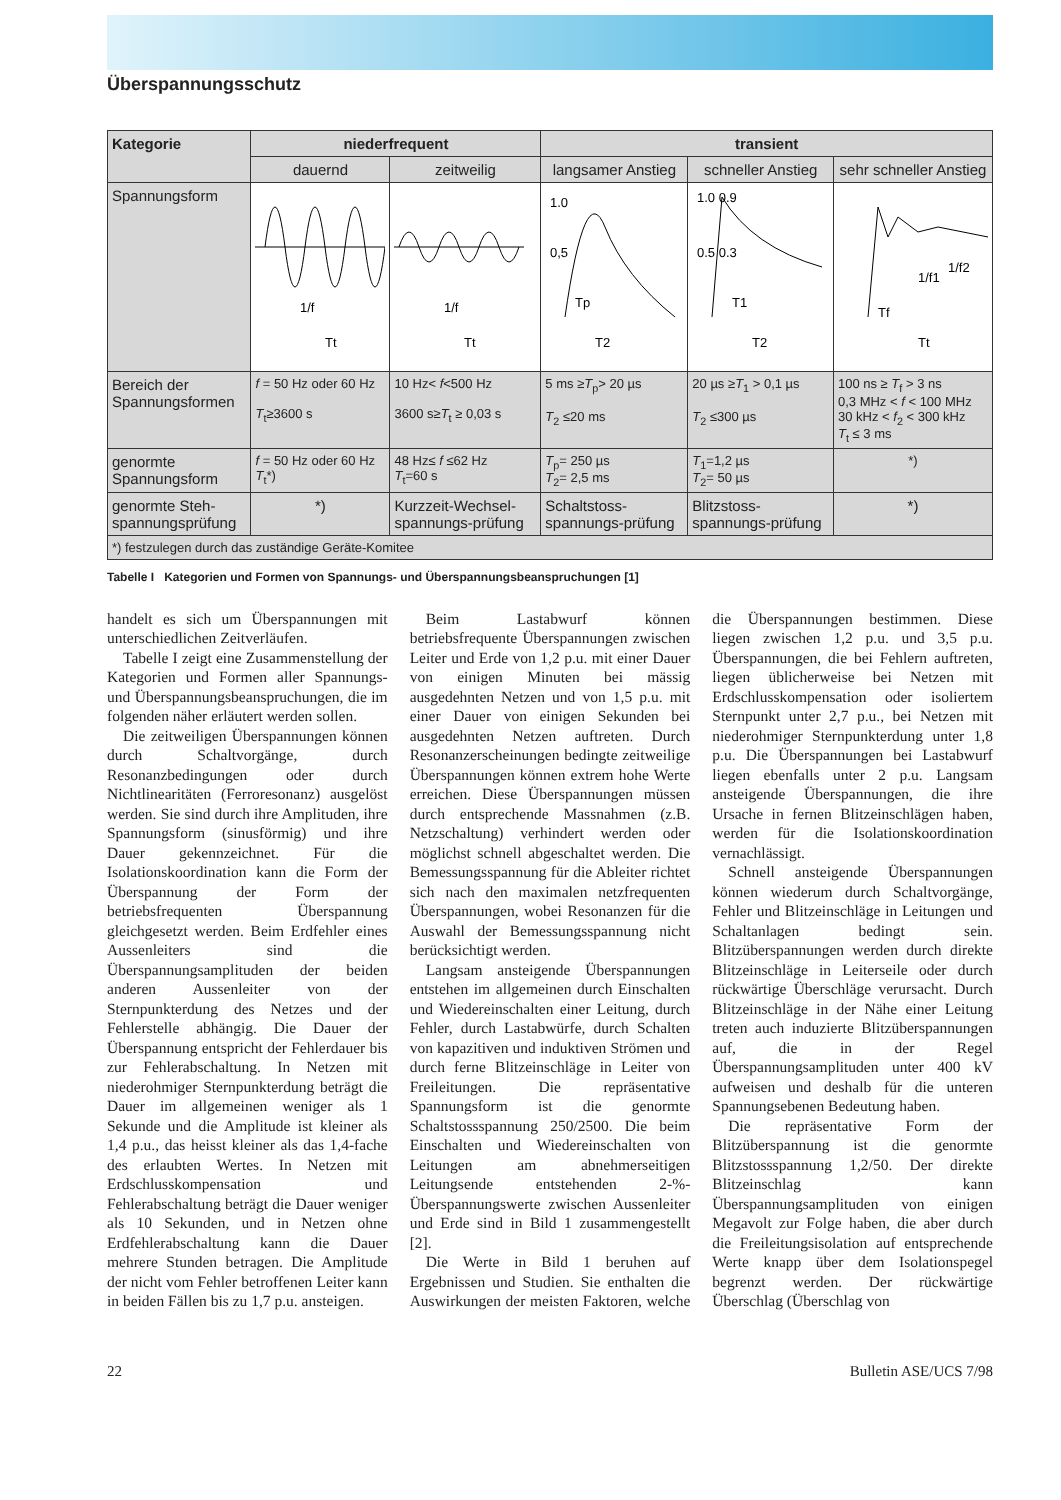Überspannungsschutz
| Kategorie | niederfrequent | | transient | | |
| --- | --- | --- | --- | --- | --- |
| | dauernd | zeitweilig | langsamer Anstieg | schneller Anstieg | sehr schneller Anstieg |
| Spannungsform | Tt 1/f | Tt 1/f | 1.0 0,5 Tp T2 | 1.0 0.9 0.5 0.3 T1 T2 | 1/f1 1/f2 Tf Tt |
| Bereich der Spannungsformen | f = 50 Hz oder 60 Hz T<sub>t</sub>≥3600 s | 10 Hz< f <500 Hz 3600 s≥ T<sub>t</sub> ≥ 0,03 s | 5 ms ≥ T<sub>p</sub>> 20 µs T<sub>2</sub> ≤20 ms | 20 µs ≥ T<sub>1</sub> > 0,1 µs T<sub>2</sub> ≤300 µs | 100 ns ≥ T<sub>f</sub> > 3 ns 0,3 MHz < f < 100 MHz 30 kHz < f<sub>2</sub> < 300 kHz T<sub>t</sub> ≤ 3 ms |
| genormte Spannungsform | f = 50 Hz oder 60 Hz T<sub>t</sub>*) | 48 Hz≤ f ≤62 Hz T<sub>t</sub>=60 s | T<sub>p</sub>= 250 µs T<sub>2</sub>= 2,5 ms | T<sub>1</sub>=1,2 µs T<sub>2</sub>= 50 µs | *) |
| genormte Steh-spannungsprüfung | *) | Kurzzeit-Wechsel-spannungs-prüfung | Schaltstoss-spannungs-prüfung | Blitzstoss-spannungs-prüfung | *) |
| *) festzulegen durch das zuständige Geräte-Komitee | | | | | |
Tabelle I Kategorien und Formen von Spannungs- und Überspannungsbeanspruchungen [1]
handelt es sich um Überspannungen mit unterschiedlichen Zeitverläufen.
Tabelle I zeigt eine Zusammenstellung der Kategorien und Formen aller Spannungs- und Überspannungsbeanspruchungen, die im folgenden näher erläutert werden sollen.
Die zeitweiligen Überspannungen können durch Schaltvorgänge, durch Resonanzbedingungen oder durch Nichtlinearitäten (Ferroresonanz) ausgelöst werden. Sie sind durch ihre Amplituden, ihre Spannungsform (sinusförmig) und ihre Dauer gekennzeichnet. Für die Isolationskoordination kann die Form der Überspannung der Form der betriebsfrequenten Überspannung gleichgesetzt werden. Beim Erdfehler eines Aussenleiters sind die Überspannungsamplituden der beiden anderen Aussenleiter von der Sternpunkterdung des Netzes und der Fehlerstelle abhängig. Die Dauer der Überspannung entspricht der Fehlerdauer bis zur Fehlerabschaltung. In Netzen mit niederohmiger Sternpunkterdung beträgt die Dauer im allgemeinen weniger als 1 Sekunde und die Amplitude ist kleiner als 1,4 p.u., das heisst kleiner als das 1,4-fache des erlaubten Wertes. In Netzen mit Erdschlusskompensation und Fehlerabschaltung beträgt die Dauer weniger als 10 Sekunden, und in Netzen ohne Erdfehlerabschaltung kann die Dauer mehrere Stunden betragen. Die Amplitude der nicht vom Fehler betroffenen Leiter kann in beiden Fällen bis zu 1,7 p.u. ansteigen.
Beim Lastabwurf können betriebsfrequente Überspannungen zwischen Leiter und Erde von 1,2 p.u. mit einer Dauer von einigen Minuten bei mässig ausgedehnten Netzen und von 1,5 p.u. mit einer Dauer von einigen Sekunden bei ausgedehnten Netzen auftreten. Durch Resonanzerscheinungen bedingte zeitweilige Überspannungen können extrem hohe Werte erreichen. Diese Überspannungen müssen durch entsprechende Massnahmen (z.B. Netzschaltung) verhindert werden oder möglichst schnell abgeschaltet werden. Die Bemessungsspannung für die Ableiter richtet sich nach den maximalen netzfrequenten Überspannungen, wobei Resonanzen für die Auswahl der Bemessungsspannung nicht berücksichtigt werden.
Langsam ansteigende Überspannungen entstehen im allgemeinen durch Einschalten und Wiedereinschalten einer Leitung, durch Fehler, durch Lastabwürfe, durch Schalten von kapazitiven und induktiven Strömen und durch ferne Blitzeinschläge in Leiter von Freileitungen. Die repräsentative Spannungsform ist die genormte Schaltstossspannung 250/2500. Die beim Einschalten und Wiedereinschalten von Leitungen am abnehmerseitigen Leitungsende entstehenden 2-%-Überspannungswerte zwischen Aussenleiter und Erde sind in Bild 1 zusammengestellt [2].
Die Werte in Bild 1 beruhen auf Ergebnissen und Studien. Sie enthalten die Auswirkungen der meisten Faktoren, welche die Überspannungen bestimmen. Diese liegen zwischen 1,2 p.u. und 3,5 p.u. Überspannungen, die bei Fehlern auftreten, liegen üblicherweise bei Netzen mit Erdschlusskompensation oder isoliertem Sternpunkt unter 2,7 p.u., bei Netzen mit niederohmiger Sternpunkterdung unter 1,8 p.u. Die Überspannungen bei Lastabwurf liegen ebenfalls unter 2 p.u. Langsam ansteigende Überspannungen, die ihre Ursache in fernen Blitzeinschlägen haben, werden für die Isolationskoordination vernachlässigt.
Schnell ansteigende Überspannungen können wiederum durch Schaltvorgänge, Fehler und Blitzeinschläge in Leitungen und Schaltanlagen bedingt sein. Blitzüberspannungen werden durch direkte Blitzeinschläge in Leiterseile oder durch rückwärtige Überschläge verursacht. Durch Blitzeinschläge in der Nähe einer Leitung treten auch induzierte Blitzüberspannungen auf, die in der Regel Überspannungsamplituden unter 400 kV aufweisen und deshalb für die unteren Spannungsebenen Bedeutung haben.
Die repräsentative Form der Blitzüberspannung ist die genormte Blitzstossspannung 1,2/50. Der direkte Blitzeinschlag kann Überspannungsamplituden von einigen Megavolt zur Folge haben, die aber durch die Freileitungsisolation auf entsprechende Werte knapp über dem Isolationspegel begrenzt werden. Der rückwärtige Überschlag (Überschlag von
22 Bulletin ASE/UCS 7/98